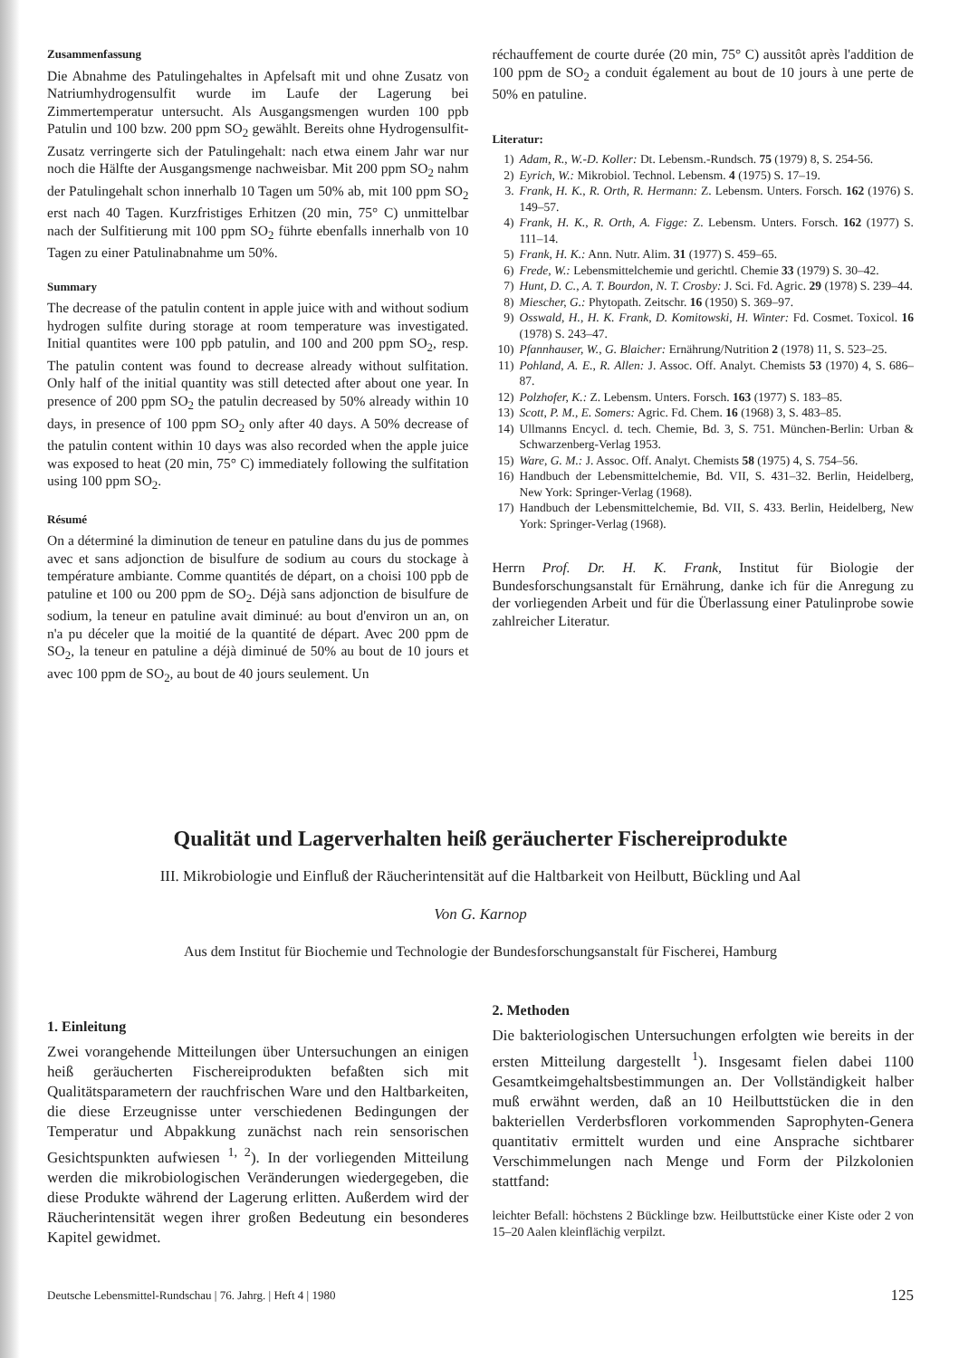Zusammenfassung
Die Abnahme des Patulingehaltes in Apfelsaft mit und ohne Zusatz von Natriumhydrogensulfit wurde im Laufe der Lagerung bei Zimmertemperatur untersucht. Als Ausgangsmengen wurden 100 ppb Patulin und 100 bzw. 200 ppm SO<sub>2</sub> gewählt. Bereits ohne Hydrogensulfit-Zusatz verringerte sich der Patulingehalt: nach etwa einem Jahr war nur noch die Hälfte der Ausgangsmenge nachweisbar. Mit 200 ppm SO<sub>2</sub> nahm der Patulingehalt schon innerhalb 10 Tagen um 50% ab, mit 100 ppm SO<sub>2</sub> erst nach 40 Tagen. Kurzfristiges Erhitzen (20 min, 75° C) unmittelbar nach der Sulfitierung mit 100 ppm SO<sub>2</sub> führte ebenfalls innerhalb von 10 Tagen zu einer Patulinabnahme um 50%.
Summary
The decrease of the patulin content in apple juice with and without sodium hydrogen sulfite during storage at room temperature was investigated. Initial quantites were 100 ppb patulin, and 100 and 200 ppm SO<sub>2</sub>, resp. The patulin content was found to decrease already without sulfitation. Only half of the initial quantity was still detected after about one year. In presence of 200 ppm SO<sub>2</sub> the patulin decreased by 50% already within 10 days, in presence of 100 ppm SO<sub>2</sub> only after 40 days. A 50% decrease of the patulin content within 10 days was also recorded when the apple juice was exposed to heat (20 min, 75° C) immediately following the sulfitation using 100 ppm SO<sub>2</sub>.
Résumé
On a déterminé la diminution de teneur en patuline dans du jus de pommes avec et sans adjonction de bisulfure de sodium au cours du stockage à température ambiante. Comme quantités de départ, on a choisi 100 ppb de patuline et 100 ou 200 ppm de SO<sub>2</sub>. Déjà sans adjonction de bisulfure de sodium, la teneur en patuline avait diminué: au bout d'environ un an, on n'a pu déceler que la moitié de la quantité de départ. Avec 200 ppm de SO<sub>2</sub>, la teneur en patuline a déjà diminué de 50% au bout de 10 jours et avec 100 ppm de SO<sub>2</sub>, au bout de 40 jours seulement. Un
réchauffement de courte durée (20 min, 75° C) aussitôt après l'addition de 100 ppm de SO<sub>2</sub> a conduit également au bout de 10 jours à une perte de 50% en patuline.
Literatur:
1) Adam, R., W.-D. Koller: Dt. Lebensm.-Rundsch. 75 (1979) 8, S. 254-56.
2) Eyrich, W.: Mikrobiol. Technol. Lebensm. 4 (1975) S. 17–19.
3. Frank, H. K., R. Orth, R. Hermann: Z. Lebensm. Unters. Forsch. 162 (1976) S. 149–57.
4) Frank, H. K., R. Orth, A. Figge: Z. Lebensm. Unters. Forsch. 162 (1977) S. 111–14.
5) Frank, H. K.: Ann. Nutr. Alim. 31 (1977) S. 459–65.
6) Frede, W.: Lebensmittelchemie und gerichtl. Chemie 33 (1979) S. 30–42.
7) Hunt, D. C., A. T. Bourdon, N. T. Crosby: J. Sci. Fd. Agric. 29 (1978) S. 239–44.
8) Miescher, G.: Phytopath. Zeitschr. 16 (1950) S. 369–97.
9) Osswald, H., H. K. Frank, D. Komitowski, H. Winter: Fd. Cosmet. Toxicol. 16 (1978) S. 243–47.
10) Pfannhauser, W., G. Blaicher: Ernährung/Nutrition 2 (1978) 11, S. 523–25.
11) Pohland, A. E., R. Allen: J. Assoc. Off. Analyt. Chemists 53 (1970) 4, S. 686–87.
12) Polzhofer, K.: Z. Lebensm. Unters. Forsch. 163 (1977) S. 183–85.
13) Scott, P. M., E. Somers: Agric. Fd. Chem. 16 (1968) 3, S. 483–85.
14) Ullmanns Encycl. d. tech. Chemie, Bd. 3, S. 751. München-Berlin: Urban & Schwarzenberg-Verlag 1953.
15) Ware, G. M.: J. Assoc. Off. Analyt. Chemists 58 (1975) 4, S. 754–56.
16) Handbuch der Lebensmittelchemie, Bd. VII, S. 431–32. Berlin, Heidelberg, New York: Springer-Verlag (1968).
17) Handbuch der Lebensmittelchemie, Bd. VII, S. 433. Berlin, Heidelberg, New York: Springer-Verlag (1968).
Herrn Prof. Dr. H. K. Frank, Institut für Biologie der Bundesforschungsanstalt für Ernährung, danke ich für die Anregung zu der vorliegenden Arbeit und für die Überlassung einer Patulinprobe sowie zahlreicher Literatur.
Qualität und Lagerverhalten heiß geräucherter Fischereiprodukte
III. Mikrobiologie und Einfluß der Räucherintensität auf die Haltbarkeit von Heilbutt, Bückling und Aal
Von G. Karnop
Aus dem Institut für Biochemie und Technologie der Bundesforschungsanstalt für Fischerei, Hamburg
1. Einleitung
Zwei vorangehende Mitteilungen über Untersuchungen an einigen heiß geräucherten Fischereiprodukten befaßten sich mit Qualitätsparametern der rauchfrischen Ware und den Haltbarkeiten, die diese Erzeugnisse unter verschiedenen Bedingungen der Temperatur und Abpakkung zunächst nach rein sensorischen Gesichtspunkten aufwiesen <sup>1, 2</sup>). In der vorliegenden Mitteilung werden die mikrobiologischen Veränderungen wiedergegeben, die diese Produkte während der Lagerung erlitten. Außerdem wird der Räucherintensität wegen ihrer großen Bedeutung ein besonderes Kapitel gewidmet.
2. Methoden
Die bakteriologischen Untersuchungen erfolgten wie bereits in der ersten Mitteilung dargestellt <sup>1</sup>). Insgesamt fielen dabei 1100 Gesamtkeimgehaltsbestimmungen an. Der Vollständigkeit halber muß erwähnt werden, daß an 10 Heilbuttstücken die in den bakteriellen Verderbsfloren vorkommenden Saprophyten-Genera quantitativ ermittelt wurden und eine Ansprache sichtbarer Verschimmelungen nach Menge und Form der Pilzkolonien stattfand:
leichter Befall: höchstens 2 Bücklinge bzw. Heilbuttstücke einer Kiste oder 2 von 15–20 Aalen kleinflächig verpilzt.
Deutsche Lebensmittel-Rundschau | 76. Jahrg. | Heft 4 | 1980 125